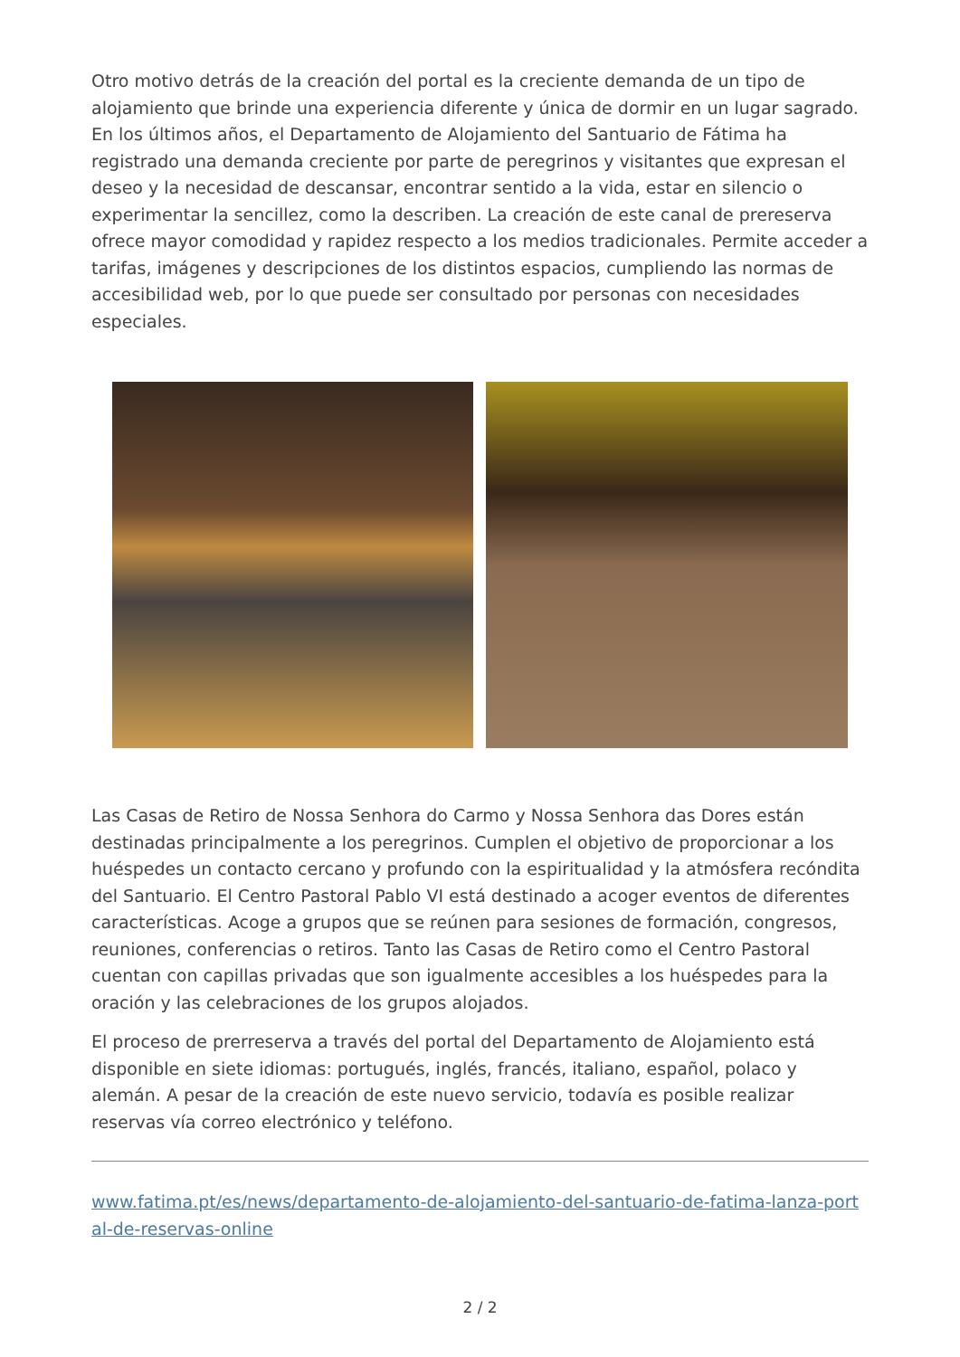Otro motivo detrás de la creación del portal es la creciente demanda de un tipo de alojamiento que brinde una experiencia diferente y única de dormir en un lugar sagrado. En los últimos años, el Departamento de Alojamiento del Santuario de Fátima ha registrado una demanda creciente por parte de peregrinos y visitantes que expresan el deseo y la necesidad de descansar, encontrar sentido a la vida, estar en silencio o experimentar la sencillez, como la describen. La creación de este canal de prereserva ofrece mayor comodidad y rapidez respecto a los medios tradicionales. Permite acceder a tarifas, imágenes y descripciones de los distintos espacios, cumpliendo las normas de accesibilidad web, por lo que puede ser consultado por personas con necesidades especiales.
Las Casas de Retiro de Nossa Senhora do Carmo y Nossa Senhora das Dores están destinadas principalmente a los peregrinos. Cumplen el objetivo de proporcionar a los huéspedes un contacto cercano y profundo con la espiritualidad y la atmósfera recóndita del Santuario. El Centro Pastoral Pablo VI está destinado a acoger eventos de diferentes características. Acoge a grupos que se reúnen para sesiones de formación, congresos, reuniones, conferencias o retiros. Tanto las Casas de Retiro como el Centro Pastoral cuentan con capillas privadas que son igualmente accesibles a los huéspedes para la oración y las celebraciones de los grupos alojados.
El proceso de prerreserva a través del portal del Departamento de Alojamiento está disponible en siete idiomas: portugués, inglés, francés, italiano, español, polaco y alemán. A pesar de la creación de este nuevo servicio, todavía es posible realizar reservas vía correo electrónico y teléfono.
www.fatima.pt/es/news/departamento-de-alojamiento-del-santuario-de-fatima-lanza-portal-de-reservas-online
2 / 2